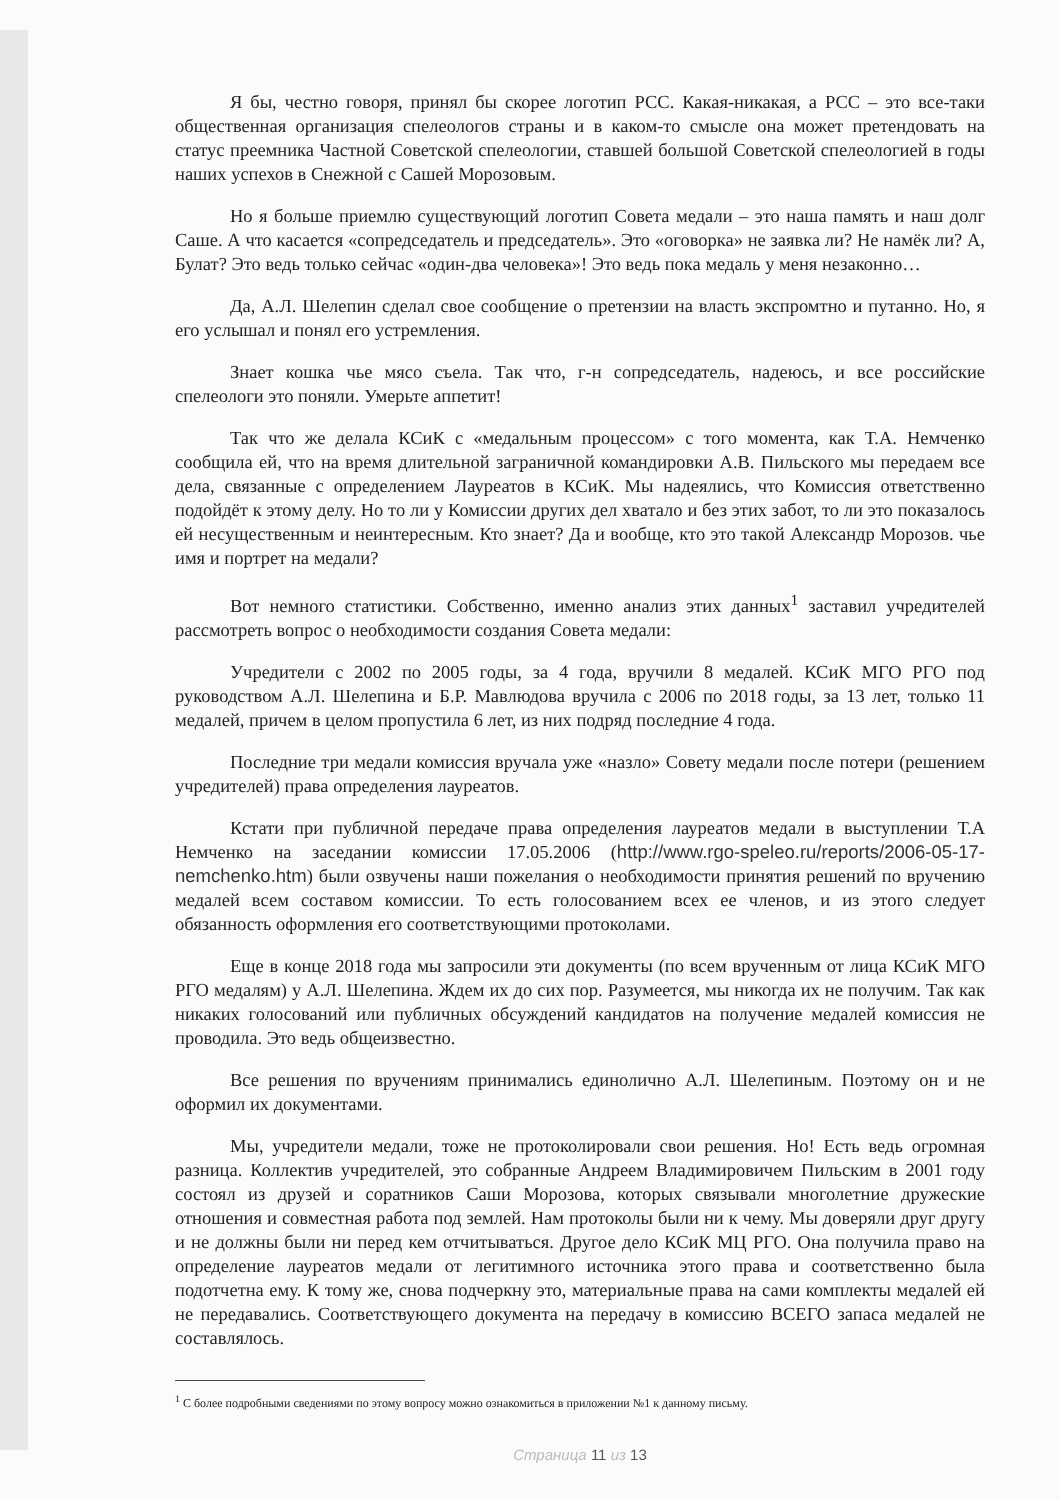Я бы, честно говоря, принял бы скорее логотип РСС. Какая-никакая, а РСС – это все-таки общественная организация спелеологов страны и в каком-то смысле она может претендовать на статус преемника Частной Советской спелеологии, ставшей большой Советской спелеологией в годы наших успехов в Снежной с Сашей Морозовым.
Но я больше приемлю существующий логотип Совета медали – это наша память и наш долг Саше. А что касается «сопредседатель и председатель». Это «оговорка» не заявка ли? Не намёк ли? А, Булат? Это ведь только сейчас «один-два человека»! Это ведь пока медаль у меня незаконно…
Да, А.Л. Шелепин сделал свое сообщение о претензии на власть экспромтно и путанно. Но, я его услышал и понял его устремления.
Знает кошка чье мясо съела. Так что, г-н сопредседатель, надеюсь, и все российские спелеологи это поняли. Умерьте аппетит!
Так что же делала КСиК с «медальным процессом» с того момента, как Т.А. Немченко сообщила ей, что на время длительной заграничной командировки А.В. Пильского мы передаем все дела, связанные с определением Лауреатов в КСиК. Мы надеялись, что Комиссия ответственно подойдёт к этому делу. Но то ли у Комиссии других дел хватало и без этих забот, то ли это показалось ей несущественным и неинтересным. Кто знает? Да и вообще, кто это такой Александр Морозов. чье имя и портрет на медали?
Вот немного статистики. Собственно, именно анализ этих данных<sup>1</sup> заставил учредителей рассмотреть вопрос о необходимости создания Совета медали:
Учредители с 2002 по 2005 годы, за 4 года, вручили 8 медалей. КСиК МГО РГО под руководством А.Л. Шелепина и Б.Р. Мавлюдова вручила с 2006 по 2018 годы, за 13 лет, только 11 медалей, причем в целом пропустила 6 лет, из них подряд последние 4 года.
Последние три медали комиссия вручала уже «назло» Совету медали после потери (решением учредителей) права определения лауреатов.
Кстати при публичной передаче права определения лауреатов медали в выступлении Т.А Немченко на заседании комиссии 17.05.2006 (http://www.rgo-speleo.ru/reports/2006-05-17-nemchenko.htm) были озвучены наши пожелания о необходимости принятия решений по вручению медалей всем составом комиссии. То есть голосованием всех ее членов, и из этого следует обязанность оформления его соответствующими протоколами.
Еще в конце 2018 года мы запросили эти документы (по всем врученным от лица КСиК МГО РГО медалям) у А.Л. Шелепина. Ждем их до сих пор. Разумеется, мы никогда их не получим. Так как никаких голосований или публичных обсуждений кандидатов на получение медалей комиссия не проводила. Это ведь общеизвестно.
Все решения по вручениям принимались единолично А.Л. Шелепиным. Поэтому он и не оформил их документами.
Мы, учредители медали, тоже не протоколировали свои решения. Но! Есть ведь огромная разница. Коллектив учредителей, это собранные Андреем Владимировичем Пильским в 2001 году состоял из друзей и соратников Саши Морозова, которых связывали многолетние дружеские отношения и совместная работа под землей. Нам протоколы были ни к чему. Мы доверяли друг другу и не должны были ни перед кем отчитываться. Другое дело КСиК МЦ РГО. Она получила право на определение лауреатов медали от легитимного источника этого права и соответственно была подотчетна ему. К тому же, снова подчеркну это, материальные права на сами комплекты медалей ей не передавались. Соответствующего документа на передачу в комиссию ВСЕГО запаса медалей не составлялось.
<sup>1</sup> С более подробными сведениями по этому вопросу можно ознакомиться в приложении №1 к данному письму.
Страница 11 из 13